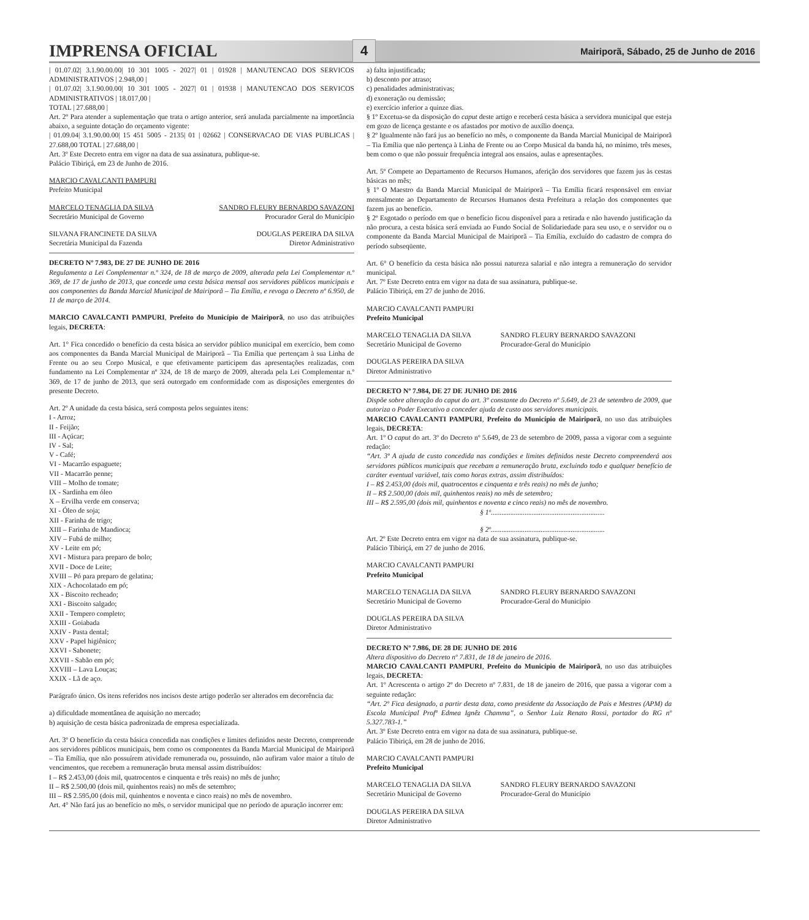IMPRENSA OFICIAL
4
Mairiporã, Sábado, 25 de Junho de 2016
| 01.07.02| 3.1.90.00.00| 10 301 1005 - 2027| 01 | 01928 | MANUTENCAO DOS SERVICOS ADMINISTRATIVOS | 2.948,00 |
| 01.07.02| 3.1.90.00.00| 10 301 1005 - 2027| 01 | 01938 | MANUTENCAO DOS SERVICOS ADMINISTRATIVOS | 18.017,00 |
TOTAL | 27.688,00 |
Art. 2º Para atender a suplementação que trata o artigo anterior, será anulada parcialmente na importância abaixo, a seguinte dotação do orçamento vigente:
| 01.09.04| 3.1.90.00.00| 15 451 5005 - 2135| 01 | 02662 | CONSERVACAO DE VIAS PUBLICAS | 27.688,00 TOTAL | 27.688,00 |
Art. 3º Este Decreto entra em vigor na data de sua assinatura, publique-se.
Palácio Tibiriçá, em 23 de Junho de 2016.
MARCIO CAVALCANTI PAMPURI
Prefeito Municipal
MARCELO TENAGLIA DA SILVA
Secretário Municipal de Governo SANDRO FLEURY BERNARDO SAVAZONI
Procurador Geral do Município
SILVANA FRANCINETE DA SILVA
Secretária Municipal da Fazenda DOUGLAS PEREIRA DA SILVA
Diretor Administrativo
DECRETO Nº 7.983, DE 27 DE JUNHO DE 2016
Regulamenta a Lei Complementar n.º 324, de 18 de março de 2009, alterada pela Lei Complementar n.º 369, de 17 de junho de 2013, que concede uma cesta básica mensal aos servidores públicos municipais e aos componentes da Banda Marcial Municipal de Mairiporã – Tia Emília, e revoga o Decreto nº 6.950, de 11 de março de 2014.
MARCIO CAVALCANTI PAMPURI, Prefeito do Município de Mairiporã, no uso das atribuições legais, DECRETA:
Art. 1° Fica concedido o benefício da cesta básica ao servidor público municipal em exercício, bem como aos componentes da Banda Marcial Municipal de Mairiporã – Tia Emília que pertençam à sua Linha de Frente ou ao seu Corpo Musical, e que efetivamente participem das apresentações realizadas, com fundamento na Lei Complementar nº 324, de 18 de março de 2009, alterada pela Lei Complementar n.º 369, de 17 de junho de 2013, que será outorgado em conformidade com as disposições emergentes do presente Decreto.
Art. 2º A unidade da cesta básica, será composta pelos seguintes itens:
I - Arroz;
II - Feijão;
III - Açúcar;
IV - Sal;
V - Café;
VI - Macarrão espaguete;
VII - Macarrão penne;
VIII – Molho de tomate;
IX - Sardinha em óleo
X – Ervilha verde em conserva;
XI - Óleo de soja;
XII - Farinha de trigo;
XIII – Farinha de Mandioca;
XIV – Fubá de milho;
XV - Leite em pó;
XVI - Mistura para preparo de bolo;
XVII - Doce de Leite;
XVIII – Pó para preparo de gelatina;
XIX - Achocolatado em pó;
XX - Biscoito recheado;
XXI - Biscoito salgado;
XXII - Tempero completo;
XXIII - Goiabada
XXIV - Pasta dental;
XXV - Papel higiênico;
XXVI - Sabonete;
XXVII - Sabão em pó;
XXVIII – Lava Louças;
XXIX - Lã de aço.
Parágrafo único. Os itens referidos nos incisos deste artigo poderão ser alterados em decorrência da:
a) dificuldade momentânea de aquisição no mercado;
b) aquisição de cesta básica padronizada de empresa especializada.
Art. 3º O benefício da cesta básica concedida nas condições e limites definidos neste Decreto, compreende aos servidores públicos municipais, bem como os componentes da Banda Marcial Municipal de Mairiporã – Tia Emília, que não possuírem atividade remunerada ou, possuindo, não aufiram valor maior a título de vencimentos, que recebem a remuneração bruta mensal assim distribuídos:
I – R$ 2.453,00 (dois mil, quatrocentos e cinquenta e três reais) no mês de junho;
II – R$ 2.500,00 (dois mil, quinhentos reais) no mês de setembro;
III – R$ 2.595,00 (dois mil, quinhentos e noventa e cinco reais) no mês de novembro.
Art. 4° Não fará jus ao benefício no mês, o servidor municipal que no período de apuração incorrer em:
a) falta injustificada;
b) desconto por atraso;
c) penalidades administrativas;
d) exoneração ou demissão;
e) exercício inferior a quinze dias.
§ 1º Excetua-se da disposição do caput deste artigo e receberá cesta básica a servidora municipal que esteja em gozo de licença gestante e os afastados por motivo de auxílio doença.
§ 2º Igualmente não fará jus ao benefício no mês, o componente da Banda Marcial Municipal de Mairiporã – Tia Emília que não pertença à Linha de Frente ou ao Corpo Musical da banda há, no mínimo, três meses, bem como o que não possuir frequência integral aos ensaios, aulas e apresentações.
Art. 5º Compete ao Departamento de Recursos Humanos, aferição dos servidores que fazem jus às cestas básicas no mês;
§ 1º O Maestro da Banda Marcial Municipal de Mairiporã – Tia Emília ficará responsável em enviar mensalmente ao Departamento de Recursos Humanos desta Prefeitura a relação dos componentes que fazem jus ao benefício.
§ 2º Esgotado o período em que o benefício ficou disponível para a retirada e não havendo justificação da não procura, a cesta básica será enviada ao Fundo Social de Solidariedade para seu uso, e o servidor ou o componente da Banda Marcial Municipal de Mairiporã – Tia Emília, excluído do cadastro de compra do período subseqüente.
Art. 6° O benefício da cesta básica não possui natureza salarial e não integra a remuneração do servidor municipal.
Art. 7º Este Decreto entra em vigor na data de sua assinatura, publique-se.
Palácio Tibiriçá, em 27 de junho de 2016.
MARCIO CAVALCANTI PAMPURI
Prefeito Municipal
MARCELO TENAGLIA DA SILVA
Secretário Municipal de Governo SANDRO FLEURY BERNARDO SAVAZONI
Procurador-Geral do Município
DOUGLAS PEREIRA DA SILVA
Diretor Administrativo
DECRETO Nº 7.984, DE 27 DE JUNHO DE 2016
Dispõe sobre alteração do caput do art. 3º constante do Decreto nº 5.649, de 23 de setembro de 2009, que autoriza o Poder Executivo a conceder ajuda de custo aos servidores municipais.
MARCIO CAVALCANTI PAMPURI, Prefeito do Município de Mairiporã, no uso das atribuições legais, DECRETA:
Art. 1º O caput do art. 3º do Decreto nº 5.649, de 23 de setembro de 2009, passa a vigorar com a seguinte redação:
“Art. 3º A ajuda de custo concedida nas condições e limites definidos neste Decreto compreenderá aos servidores públicos municipais que recebam a remuneração bruta, excluindo todo e qualquer benefício de caráter eventual variável, tais como horas extras, assim distribuídos:
I – R$ 2.453,00 (dois mil, quatrocentos e cinquenta e três reais) no mês de junho;
II – R$ 2.500,00 (dois mil, quinhentos reais) no mês de setembro;
III – R$ 2.595,00 (dois mil, quinhentos e noventa e cinco reais) no mês de novembro.
§ 1º................................................................
§ 2º................................................................
Art. 2º Este Decreto entra em vigor na data de sua assinatura, publique-se.
Palácio Tibiriçá, em 27 de junho de 2016.
MARCIO CAVALCANTI PAMPURI
Prefeito Municipal
MARCELO TENAGLIA DA SILVA
Secretário Municipal de Governo SANDRO FLEURY BERNARDO SAVAZONI
Procurador-Geral do Município
DOUGLAS PEREIRA DA SILVA
Diretor Administrativo
DECRETO Nº 7.986, DE 28 DE JUNHO DE 2016
Altera dispositivo do Decreto nº 7.831, de 18 de janeiro de 2016.
MARCIO CAVALCANTI PAMPURI, Prefeito do Município de Mairiporã, no uso das atribuições legais, DECRETA:
Art. 1º Acrescenta o artigo 2º do Decreto nº 7.831, de 18 de janeiro de 2016, que passa a vigorar com a seguinte redação:
“Art. 2º Fica designado, a partir desta data, como presidente da Associação de Pais e Mestres (APM) da Escola Municipal Profª Edmea Ignêz Chamma”, o Senhor Luiz Renato Rossi, portador do RG nº 5.327.783-1.”
Art. 3º Este Decreto entra em vigor na data de sua assinatura, publique-se.
Palácio Tibiriçá, em 28 de junho de 2016.
MARCIO CAVALCANTI PAMPURI
Prefeito Municipal
MARCELO TENAGLIA DA SILVA
Secretário Municipal de Governo SANDRO FLEURY BERNARDO SAVAZONI
Procurador-Geral do Município
DOUGLAS PEREIRA DA SILVA
Diretor Administrativo